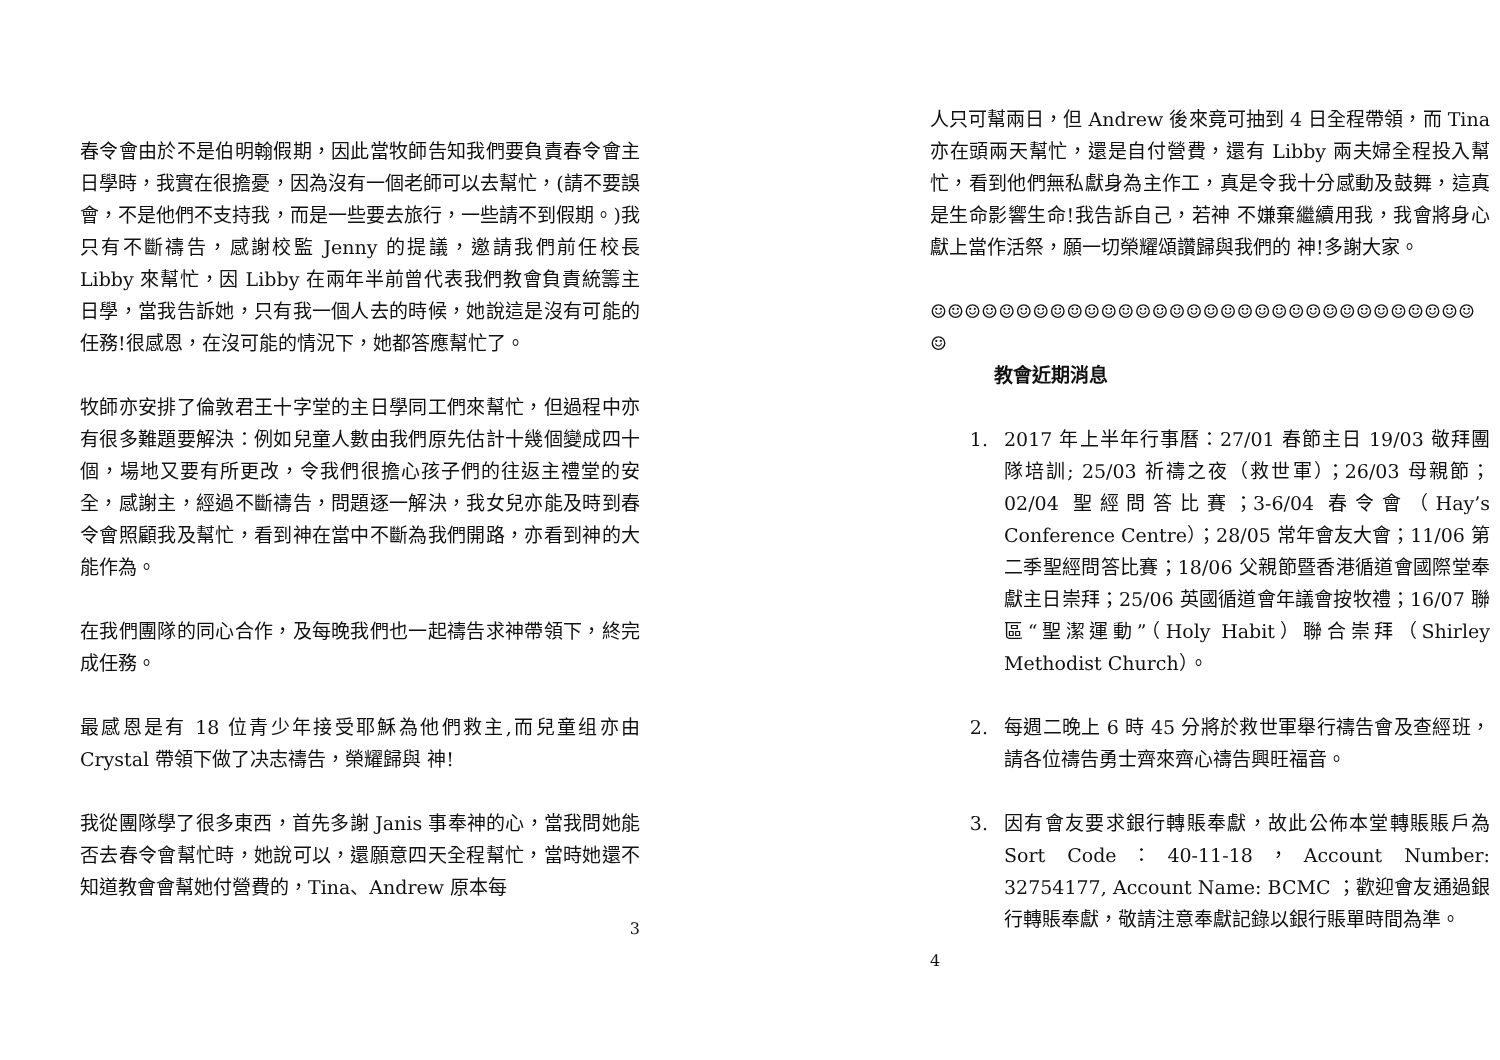春令會由於不是伯明翰假期，因此當牧師告知我們要負責春令會主日學時，我實在很擔憂，因為沒有一個老師可以去幫忙，(請不要誤會，不是他們不支持我，而是一些要去旅行，一些請不到假期。)我只有不斷禱告，感謝校監 Jenny 的提議，邀請我們前任校長 Libby 來幫忙，因 Libby 在兩年半前曾代表我們教會負責統籌主日學，當我告訴她，只有我一個人去的時候，她說這是沒有可能的任務!很感恩，在沒可能的情況下，她都答應幫忙了。
牧師亦安排了倫敦君王十字堂的主日學同工們來幫忙，但過程中亦有很多難題要解決：例如兒童人數由我們原先估計十幾個變成四十個，場地又要有所更改，令我們很擔心孩子們的往返主禮堂的安全，感謝主，經過不斷禱告，問題逐一解決，我女兒亦能及時到春令會照顧我及幫忙，看到神在當中不斷為我們開路，亦看到神的大能作為。
在我們團隊的同心合作，及每晚我們也一起禱告求神帶領下，終完成任務。
最感恩是有 18 位青少年接受耶穌為他們救主,而兒童组亦由 Crystal 帶領下做了决志禱告，榮耀歸與 神!
我從團隊學了很多東西，首先多謝 Janis 事奉神的心，當我問她能否去春令會幫忙時，她說可以，還願意四天全程幫忙，當時她還不知道教會會幫她付營費的，Tina、Andrew 原本每
3
人只可幫兩日，但 Andrew 後來竟可抽到 4 日全程帶領，而 Tina 亦在頭兩天幫忙，還是自付營費，還有 Libby 兩夫婦全程投入幫忙，看到他們無私獻身為主作工，真是令我十分感動及鼓舞，這真是生命影響生命!我告訴自己，若神 不嫌棄繼續用我，我會將身心獻上當作活祭，願一切榮耀頌讚歸與我們的 神!多謝大家。
☺☺☺☺☺☺☺☺☺☺☺☺☺☺☺☺☺☺☺☺☺☺☺☺☺☺☺☺☺☺☺☺☺
教會近期消息
1. 2017 年上半年行事曆：27/01 春節主日 19/03 敬拜團隊培訓; 25/03 祈禱之夜（救世軍）；26/03 母親節；02/04 聖經問答比賽；3-6/04 春令會（Hay’s Conference Centre）；28/05 常年會友大會；11/06 第二季聖經問答比賽；18/06 父親節暨香港循道會國際堂奉獻主日崇拜；25/06 英國循道會年議會按牧禮；16/07 聯區“聖潔運動”（Holy Habit）聯合崇拜（Shirley Methodist Church）。
2. 每週二晚上 6 時 45 分將於救世軍舉行禱告會及查經班，請各位禱告勇士齊來齊心禱告興旺福音。
3. 因有會友要求銀行轉賬奉獻，故此公佈本堂轉賬賬戶為 Sort Code：40-11-18，Account Number: 32754177, Account Name: BCMC ；歡迎會友通過銀行轉賬奉獻，敬請注意奉獻記錄以銀行賬單時間為準。
4